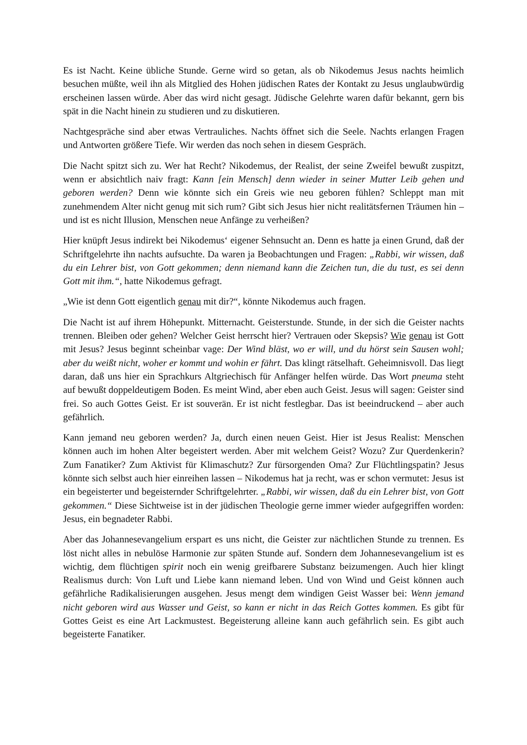Es ist Nacht. Keine übliche Stunde. Gerne wird so getan, als ob Nikodemus Jesus nachts heimlich besuchen müßte, weil ihn als Mitglied des Hohen jüdischen Rates der Kontakt zu Jesus unglaubwürdig erscheinen lassen würde. Aber das wird nicht gesagt. Jüdische Gelehrte waren dafür bekannt, gern bis spät in die Nacht hinein zu studieren und zu diskutieren.
Nachtgespräche sind aber etwas Vertrauliches. Nachts öffnet sich die Seele. Nachts erlangen Fragen und Antworten größere Tiefe. Wir werden das noch sehen in diesem Gespräch.
Die Nacht spitzt sich zu. Wer hat Recht? Nikodemus, der Realist, der seine Zweifel bewußt zuspitzt, wenn er absichtlich naiv fragt: Kann [ein Mensch] denn wieder in seiner Mutter Leib gehen und geboren werden? Denn wie könnte sich ein Greis wie neu geboren fühlen? Schleppt man mit zunehmendem Alter nicht genug mit sich rum? Gibt sich Jesus hier nicht realitätsfernen Träumen hin – und ist es nicht Illusion, Menschen neue Anfänge zu verheißen?
Hier knüpft Jesus indirekt bei Nikodemus‘ eigener Sehnsucht an. Denn es hatte ja einen Grund, daß der Schriftgelehrte ihn nachts aufsuchte. Da waren ja Beobachtungen und Fragen: „Rabbi, wir wissen, daß du ein Lehrer bist, von Gott gekommen; denn niemand kann die Zeichen tun, die du tust, es sei denn Gott mit ihm.“, hatte Nikodemus gefragt.
„Wie ist denn Gott eigentlich genau mit dir?“, könnte Nikodemus auch fragen.
Die Nacht ist auf ihrem Höhepunkt. Mitternacht. Geisterstunde. Stunde, in der sich die Geister nachts trennen. Bleiben oder gehen? Welcher Geist herrscht hier? Vertrauen oder Skepsis? Wie genau ist Gott mit Jesus? Jesus beginnt scheinbar vage: Der Wind bläst, wo er will, und du hörst sein Sausen wohl; aber du weißt nicht, woher er kommt und wohin er fährt. Das klingt rätselhaft. Geheimnisvoll. Das liegt daran, daß uns hier ein Sprachkurs Altgriechisch für Anfänger helfen würde. Das Wort pneuma steht auf bewußt doppeldeutigem Boden. Es meint Wind, aber eben auch Geist. Jesus will sagen: Geister sind frei. So auch Gottes Geist. Er ist souverän. Er ist nicht festlegbar. Das ist beeindruckend – aber auch gefährlich.
Kann jemand neu geboren werden? Ja, durch einen neuen Geist. Hier ist Jesus Realist: Menschen können auch im hohen Alter begeistert werden. Aber mit welchem Geist? Wozu? Zur Querdenkerin? Zum Fanatiker? Zum Aktivist für Klimaschutz? Zur fürsorgenden Oma? Zur Flüchtlingspatin? Jesus könnte sich selbst auch hier einreihen lassen – Nikodemus hat ja recht, was er schon vermutet: Jesus ist ein begeisterter und begeisternder Schriftgelehrter. „Rabbi, wir wissen, daß du ein Lehrer bist, von Gott gekommen.“ Diese Sichtweise ist in der jüdischen Theologie gerne immer wieder aufgegriffen worden: Jesus, ein begnadeter Rabbi.
Aber das Johannesevangelium erspart es uns nicht, die Geister zur nächtlichen Stunde zu trennen. Es löst nicht alles in nebulöse Harmonie zur späten Stunde auf. Sondern dem Johannesevangelium ist es wichtig, dem flüchtigen spirit noch ein wenig greifbarere Substanz beizumengen. Auch hier klingt Realismus durch: Von Luft und Liebe kann niemand leben. Und von Wind und Geist können auch gefährliche Radikalisierungen ausgehen. Jesus mengt dem windigen Geist Wasser bei: Wenn jemand nicht geboren wird aus Wasser und Geist, so kann er nicht in das Reich Gottes kommen. Es gibt für Gottes Geist es eine Art Lackmustest. Begeisterung alleine kann auch gefährlich sein. Es gibt auch begeisterte Fanatiker.